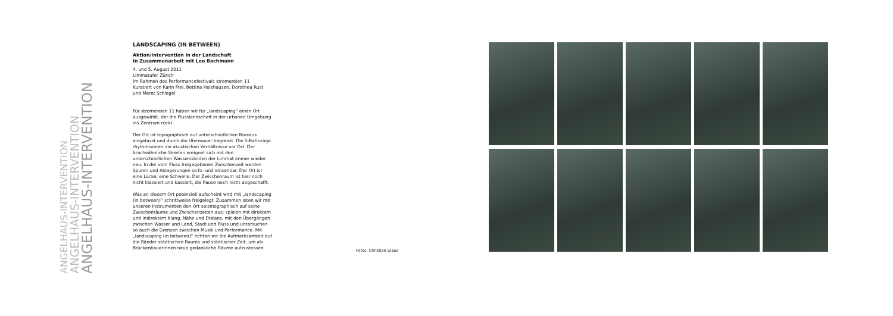ANGELHAUS-INTERVENTION
ANGELHAUS-INTERVENTION
ANGELHAUS-INTERVENTION
LANDSCAPING (IN BETWEEN)
Aktion/Intervention in der Landschaft
In Zusammenarbeit mit Leo Bachmann
4. und 5. August 2011
Limmatufer Zürich
Im Rahmen des Performancefestivals stromereien 11
Kuratiert von Karin Frei, Bettina Holzhausen, Dorothea Rust und Meret Schlegel
Für stromereien 11 haben wir für „landscaping“ einen Ort ausgewählt, der die Flusslandschaft in der urbanen Umgebung ins Zentrum rückt.
Der Ort ist topographisch auf unterschiedlichen Niveaus eingefasst und durch die Ufermauer begrenzt. Die S-Bahnzüge rhythmisieren die akustischen Verhältnisse vor Ort. Der bracheähnliche Streifen ereignet sich mit den unterschiedlichen Wasserständen der Limmat immer wieder neu. In der vom Fluss freigegebenen Zwischenzeit werden Spuren und Ablagerungen sicht- und einsehbar. Der Ort ist eine Lücke, eine Schwelle. Der Zwischenraum ist hier noch nicht klassiert und kassiert, die Pause noch nicht abgeschafft.
Was an diesem Ort potenziell aufscheint wird mit „landscaping (in between)“ schrittweise freigelegt. Zusammen loten wir mit unseren Instrumenten den Ort seismographisch auf seine Zwischenräume und Zwischenzeiten aus; spielen mit direktem und indirektem Klang, Nähe und Distanz, mit den Übergängen zwischen Wasser und Land, Stadt und Fluss und untersuchen so auch die Grenzen zwischen Musik und Performance. Mit „landscaping (in between)“ richten wir die Aufmerksamkeit auf die Ränder städtischen Raums und städtischer Zeit, um als BrückenbauerInnen neue gedankliche Räume aufzustossen.
Fotos: Christian Glaus